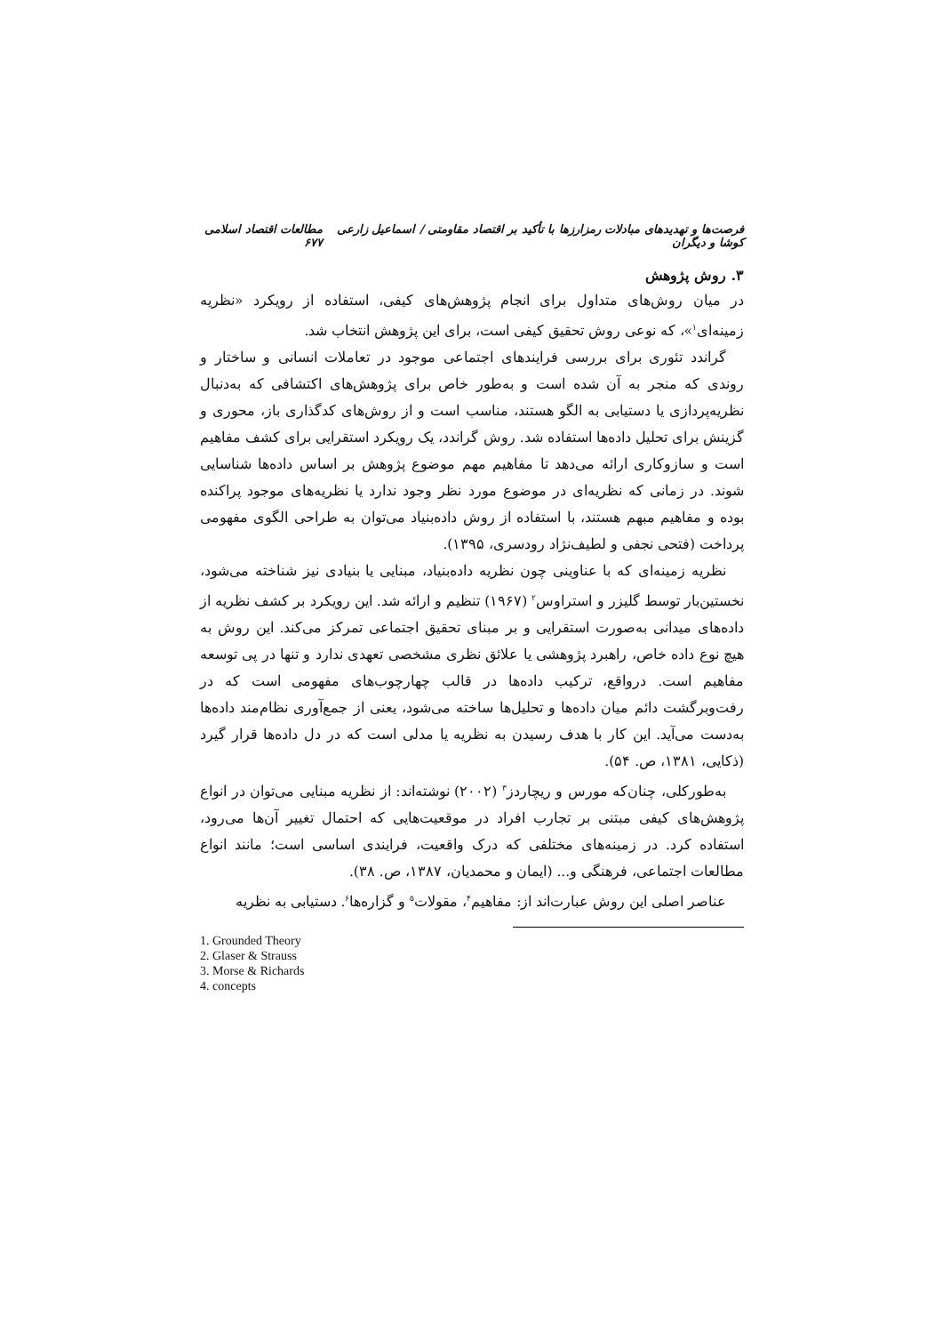فرصت‌ها و تهدیدهای مبادلات رمزارزها با تأکید بر اقتصاد مقاومتی / اسماعیل زارعی کوشا و دیگران مطالعات اقتصاد اسلامی ۶۷۷
۳. روش پژوهش
در میان روش‌های متداول برای انجام پژوهش‌های کیفی، استفاده از رویکرد «نظریه زمینه‌ای<sup>۱</sup>»، که نوعی روش تحقیق کیفی است، برای این پژوهش انتخاب شد.
گراندد تئوری برای بررسی فرایندهای اجتماعی موجود در تعاملات انسانی و ساختار و روندی که منجر به آن شده است و به‌طور خاص برای پژوهش‌های اکتشافی که به‌دنبال نظریه‌پردازی یا دستیابی به الگو هستند، مناسب است و از روش‌های کدگذاری باز، محوری و گزینش برای تحلیل داده‌ها استفاده شد. روش گراندد، یک رویکرد استقرایی برای کشف مفاهیم است و سازوکاری ارائه می‌دهد تا مفاهیم مهم موضوع پژوهش بر اساس داده‌ها شناسایی شوند. در زمانی که نظریه‌ای در موضوع مورد نظر وجود ندارد یا نظریه‌های موجود پراکنده بوده و مفاهیم مبهم هستند، با استفاده از روش داده‌بنیاد می‌توان به طراحی الگوی مفهومی پرداخت (فتحی نجفی و لطیف‌نژاد رودسری، ۱۳۹۵).
نظریه زمینه‌ای که با عناوینی چون نظریه داده‌بنیاد، مبنایی یا بنیادی نیز شناخته می‌شود، نخستین‌بار توسط گلیزر و استراوس<sup>۲</sup> (۱۹۶۷) تنظیم و ارائه شد. این رویکرد بر کشف نظریه از داده‌های میدانی به‌صورت استقرایی و بر مبنای تحقیق اجتماعی تمرکز می‌کند. این روش به هیچ نوع داده خاص، راهبرد پژوهشی یا علائق نظری مشخصی تعهدی ندارد و تنها در پی توسعه مفاهیم است. درواقع، ترکیب داده‌ها در قالب چهارچوب‌های مفهومی است که در رفت‌وبرگشت دائم میان داده‌ها و تحلیل‌ها ساخته می‌شود، یعنی از جمع‌آوری نظام‌مند داده‌ها به‌دست می‌آید. این کار با هدف رسیدن به نظریه یا مدلی است که در دل داده‌ها قرار گیرد (ذکایی، ۱۳۸۱، ص. ۵۴).
به‌طورکلی، چنان‌که مورس و ریچاردز<sup>۳</sup> (۲۰۰۲) نوشته‌اند: از نظریه مبنایی می‌توان در انواع پژوهش‌های کیفی مبتنی بر تجارب افراد در موقعیت‌هایی که احتمال تغییر آن‌ها می‌رود، استفاده کرد. در زمینه‌های مختلفی که درک واقعیت، فرایندی اساسی است؛ مانند انواع مطالعات اجتماعی، فرهنگی و... (ایمان و محمدیان، ۱۳۸۷، ص. ۳۸).
عناصر اصلی این روش عبارت‌اند از: مفاهیم<sup>۴</sup>، مقولات<sup>۵</sup> و گزاره‌ها<sup>۶</sup>. دستیابی به نظریه
1. Grounded Theory
2. Glaser & Strauss
3. Morse & Richards
4. concepts